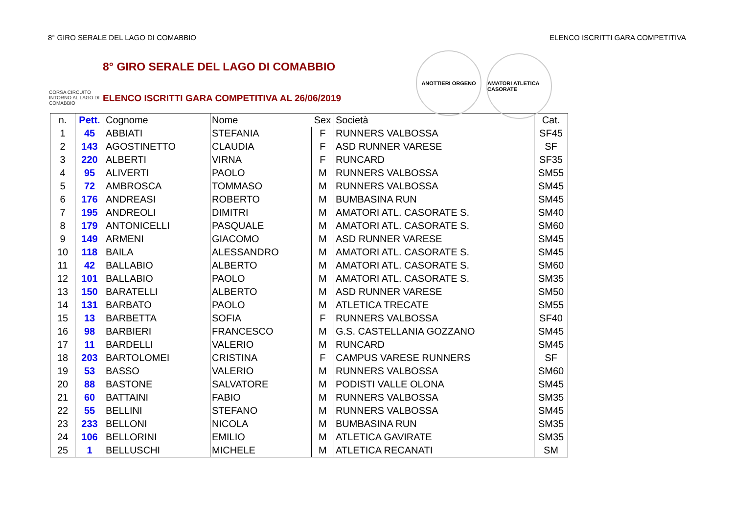8° GIRO SERALE DEL LAGO DI COMABBIO ELENCO ISCRITTI GARA COMPETITIVA
CORSA CIRCUITO INTORNO AL LAGO DI COMABBIO
8° GIRO SERALE DEL LAGO DI COMABBIO
ELENCO ISCRITTI GARA COMPETITIVA AL 26/06/2019
ANOTTIERI ORGENO AMATORI ATLETICA CASORATE
| n. | Pett. | Cognome | Nome | Sex | Società | Cat. |
| --- | --- | --- | --- | --- | --- | --- |
| 1 | 45 | ABBIATI | STEFANIA | F | RUNNERS VALBOSSA | SF45 |
| 2 | 143 | AGOSTINETTO | CLAUDIA | F | ASD RUNNER VARESE | SF |
| 3 | 220 | ALBERTI | VIRNA | F | RUNCARD | SF35 |
| 4 | 95 | ALIVERTI | PAOLO | M | RUNNERS VALBOSSA | SM55 |
| 5 | 72 | AMBROSCA | TOMMASO | M | RUNNERS VALBOSSA | SM45 |
| 6 | 176 | ANDREASI | ROBERTO | M | BUMBASINA RUN | SM45 |
| 7 | 195 | ANDREOLI | DIMITRI | M | AMATORI ATL. CASORATE S. | SM40 |
| 8 | 179 | ANTONICELLI | PASQUALE | M | AMATORI ATL. CASORATE S. | SM60 |
| 9 | 149 | ARMENI | GIACOMO | M | ASD RUNNER VARESE | SM45 |
| 10 | 118 | BAILA | ALESSANDRO | M | AMATORI ATL. CASORATE S. | SM45 |
| 11 | 42 | BALLABIO | ALBERTO | M | AMATORI ATL. CASORATE S. | SM60 |
| 12 | 101 | BALLABIO | PAOLO | M | AMATORI ATL. CASORATE S. | SM35 |
| 13 | 150 | BARATELLI | ALBERTO | M | ASD RUNNER VARESE | SM50 |
| 14 | 131 | BARBATO | PAOLO | M | ATLETICA TRECATE | SM55 |
| 15 | 13 | BARBETTA | SOFIA | F | RUNNERS VALBOSSA | SF40 |
| 16 | 98 | BARBIERI | FRANCESCO | M | G.S. CASTELLANIA GOZZANO | SM45 |
| 17 | 11 | BARDELLI | VALERIO | M | RUNCARD | SM45 |
| 18 | 203 | BARTOLOMEI | CRISTINA | F | CAMPUS VARESE RUNNERS | SF |
| 19 | 53 | BASSO | VALERIO | M | RUNNERS VALBOSSA | SM60 |
| 20 | 88 | BASTONE | SALVATORE | M | PODISTI VALLE OLONA | SM45 |
| 21 | 60 | BATTAINI | FABIO | M | RUNNERS VALBOSSA | SM35 |
| 22 | 55 | BELLINI | STEFANO | M | RUNNERS VALBOSSA | SM45 |
| 23 | 233 | BELLONI | NICOLA | M | BUMBASINA RUN | SM35 |
| 24 | 106 | BELLORINI | EMILIO | M | ATLETICA GAVIRATE | SM35 |
| 25 | 1 | BELLUSCHI | MICHELE | M | ATLETICA RECANATI | SM |